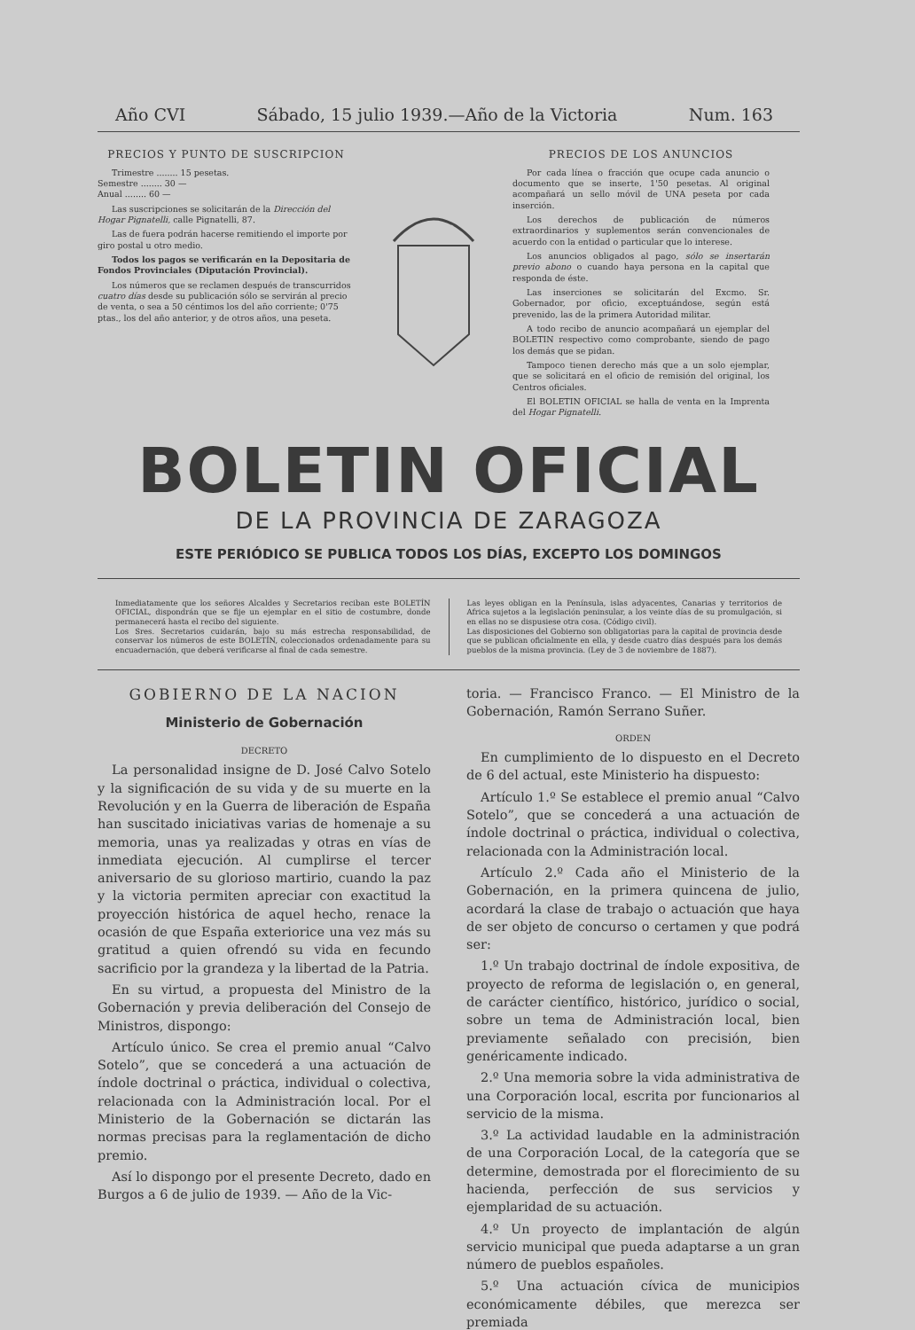Año CVI Sábado, 15 julio 1939.—Año de la Victoria Num. 163
PRECIOS Y PUNTO DE SUSCRIPCION
Trimestre ........ 15 pesetas.
Semestre ........ 30 —
Anual ........ 60 —
Las suscripciones se solicitarán de la Dirección del Hogar Pignatelli, calle Pignatelli, 87.
Las de fuera podrán hacerse remitiendo el importe por giro postal u otro medio.
Todos los pagos se verificarán en la Depositaria de Fondos Provinciales (Diputación Provincial).
Los números que se reclamen después de transcurridos cuatro días desde su publicación sólo se servirán al precio de venta, o sea a 50 céntimos los del año corriente; 0'75 ptas., los del año anterior, y de otros años, una peseta.
PRECIOS DE LOS ANUNCIOS
Por cada línea o fracción que ocupe cada anuncio o documento que se inserte, 1'50 pesetas. Al original acompañará un sello móvil de UNA peseta por cada inserción.
Los derechos de publicación de números extraordinarios y suplementos serán convencionales de acuerdo con la entidad o particular que lo interese.
Los anuncios obligados al pago, sólo se insertarán previo abono o cuando haya persona en la capital que responda de éste.
Las inserciones se solicitarán del Excmo. Sr. Gobernador, por oficio, exceptuándose, según está prevenido, las de la primera Autoridad militar.
A todo recibo de anuncio acompañará un ejemplar del BOLETIN respectivo como comprobante, siendo de pago los demás que se pidan.
Tampoco tienen derecho más que a un solo ejemplar, que se solicitará en el oficio de remisión del original, los Centros oficiales.
El BOLETIN OFICIAL se halla de venta en la Imprenta del Hogar Pignatelli.
BOLETIN OFICIAL
DE LA PROVINCIA DE ZARAGOZA
ESTE PERIÓDICO SE PUBLICA TODOS LOS DÍAS, EXCEPTO LOS DOMINGOS
Inmediatamente que los señores Alcaldes y Secretarios reciban este BOLETÍN OFICIAL, dispondrán que se fije un ejemplar en el sitio de costumbre, donde permanecerá hasta el recibo del siguiente.
Los Sres. Secretarios cuidarán, bajo su más estrecha responsabilidad, de conservar los números de este BOLETÍN, coleccionados ordenadamente para su encuadernación, que deberá verificarse al final de cada semestre.
Las leyes obligan en la Península, islas adyacentes, Canarias y territorios de Africa sujetos a la legislación peninsular, a los veinte días de su promulgación, si en ellas no se dispusiese otra cosa. (Código civil).
Las disposiciones del Gobierno son obligatorias para la capital de provincia desde que se publican oficialmente en ella, y desde cuatro días después para los demás pueblos de la misma provincia. (Ley de 3 de noviembre de 1887).
GOBIERNO DE LA NACION
Ministerio de Gobernación
DECRETO
La personalidad insigne de D. José Calvo Sotelo y la significación de su vida y de su muerte en la Revolución y en la Guerra de liberación de España han suscitado iniciativas varias de homenaje a su memoria, unas ya realizadas y otras en vías de inmediata ejecución. Al cumplirse el tercer aniversario de su glorioso martirio, cuando la paz y la victoria permiten apreciar con exactitud la proyección histórica de aquel hecho, renace la ocasión de que España exteriorice una vez más su gratitud a quien ofrendó su vida en fecundo sacrificio por la grandeza y la libertad de la Patria.
En su virtud, a propuesta del Ministro de la Gobernación y previa deliberación del Consejo de Ministros, dispongo:
Artículo único. Se crea el premio anual “Calvo Sotelo”, que se concederá a una actuación de índole doctrinal o práctica, individual o colectiva, relacionada con la Administración local. Por el Ministerio de la Gobernación se dictarán las normas precisas para la reglamentación de dicho premio.
Así lo dispongo por el presente Decreto, dado en Burgos a 6 de julio de 1939. — Año de la Vic-
toria. — Francisco Franco. — El Ministro de la Gobernación, Ramón Serrano Suñer.
ORDEN
En cumplimiento de lo dispuesto en el Decreto de 6 del actual, este Ministerio ha dispuesto:
Artículo 1.º Se establece el premio anual “Calvo Sotelo”, que se concederá a una actuación de índole doctrinal o práctica, individual o colectiva, relacionada con la Administración local.
Artículo 2.º Cada año el Ministerio de la Gobernación, en la primera quincena de julio, acordará la clase de trabajo o actuación que haya de ser objeto de concurso o certamen y que podrá ser:
1.º Un trabajo doctrinal de índole expositiva, de proyecto de reforma de legislación o, en general, de carácter científico, histórico, jurídico o social, sobre un tema de Administración local, bien previamente señalado con precisión, bien genéricamente indicado.
2.º Una memoria sobre la vida administrativa de una Corporación local, escrita por funcionarios al servicio de la misma.
3.º La actividad laudable en la administración de una Corporación Local, de la categoría que se determine, demostrada por el florecimiento de su hacienda, perfección de sus servicios y ejemplaridad de su actuación.
4.º Un proyecto de implantación de algún servicio municipal que pueda adaptarse a un gran número de pueblos españoles.
5.º Una actuación cívica de municipios económicamente débiles, que merezca ser premiada